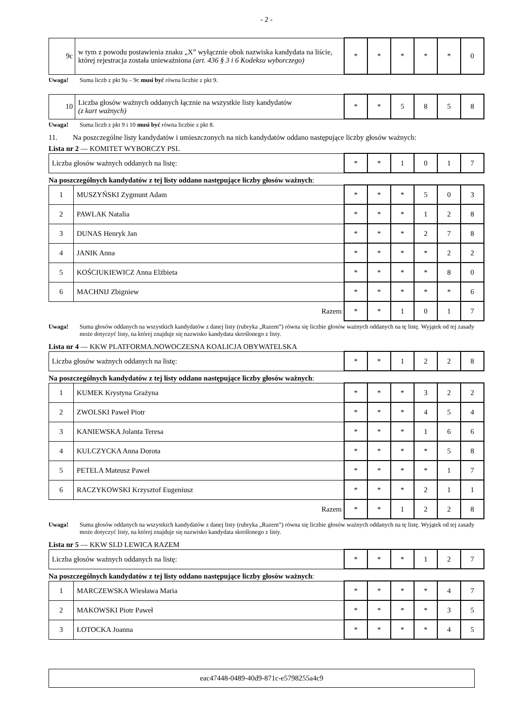- 2 -
| 9c | w tym z powodu postawienia znaku „X” wyłącznie obok nazwiska kandydata na liście, której rejestracja została unieważniona (art. 436 § 3 i 6 Kodeksu wyborczego) | * | * | * | * | * | 0 |
Uwaga! Suma liczb z pkt 9a – 9c musi być równa liczbie z pkt 9.
| 10 | Liczba głosów ważnych oddanych łącznie na wszystkie listy kandydatów (z kart ważnych) | * | * | 5 | 8 | 5 | 8 |
Uwaga! Suma liczb z pkt 9 i 10 musi być równa liczbie z pkt 8.
11. Na poszczególne listy kandydatów i umieszczonych na nich kandydatów oddano następujące liczby głosów ważnych:
Lista nr 2 — KOMITET WYBORCZY PSL
| Liczba głosów ważnych oddanych na listę: | * | * | 1 | 0 | 1 | 7 |
Na poszczególnych kandydatów z tej listy oddano następujące liczby głosów ważnych:
| 1 | MUSZYŃSKI Zygmunt Adam | * | * | * | 5 | 0 | 3 |
| 2 | PAWLAK Natalia | * | * | * | 1 | 2 | 8 |
| 3 | DUNAS Henryk Jan | * | * | * | 2 | 7 | 8 |
| 4 | JANIK Anna | * | * | * | * | 2 | 2 |
| 5 | KOŚCIUKIEWICZ Anna Elżbieta | * | * | * | * | 8 | 0 |
| 6 | MACHNIJ Zbigniew | * | * | * | * | * | 6 |
| Razem | | * | * | 1 | 0 | 1 | 7 |
Uwaga! Suma głosów oddanych na wszystkich kandydatów z danej listy (rubryka „Razem”) równa się liczbie głosów ważnych oddanych na tę listę. Wyjątek od tej zasady może dotyczyć listy, na której znajduje się nazwisko kandydata skreślonego z listy.
Lista nr 4 — KKW PLATFORMA.NOWOCZESNA KOALICJA OBYWATELSKA
| Liczba głosów ważnych oddanych na listę: | * | * | 1 | 2 | 2 | 8 |
Na poszczególnych kandydatów z tej listy oddano następujące liczby głosów ważnych:
| 1 | KUMEK Krystyna Grażyna | * | * | * | 3 | 2 | 2 |
| 2 | ZWOLSKI Paweł Piotr | * | * | * | 4 | 5 | 4 |
| 3 | KANIEWSKA Jolanta Teresa | * | * | * | 1 | 6 | 6 |
| 4 | KULCZYCKA Anna Dorota | * | * | * | * | 5 | 8 |
| 5 | PETELA Mateusz Paweł | * | * | * | * | 1 | 7 |
| 6 | RACZYKOWSKI Krzysztof Eugeniusz | * | * | * | 2 | 1 | 1 |
| Razem | | * | * | 1 | 2 | 2 | 8 |
Uwaga! Suma głosów oddanych na wszystkich kandydatów z danej listy (rubryka „Razem”) równa się liczbie głosów ważnych oddanych na tę listę. Wyjątek od tej zasady może dotyczyć listy, na której znajduje się nazwisko kandydata skreślonego z listy.
Lista nr 5 — KKW SLD LEWICA RAZEM
| Liczba głosów ważnych oddanych na listę: | * | * | * | 1 | 2 | 7 |
Na poszczególnych kandydatów z tej listy oddano następujące liczby głosów ważnych:
| 1 | MARCZEWSKA Wiesława Maria | * | * | * | * | 4 | 7 |
| 2 | MAKOWSKI Piotr Paweł | * | * | * | * | 3 | 5 |
| 3 | ŁOTOCKA Joanna | * | * | * | * | 4 | 5 |
eac47448-0489-40d9-871c-e5798255a4c9